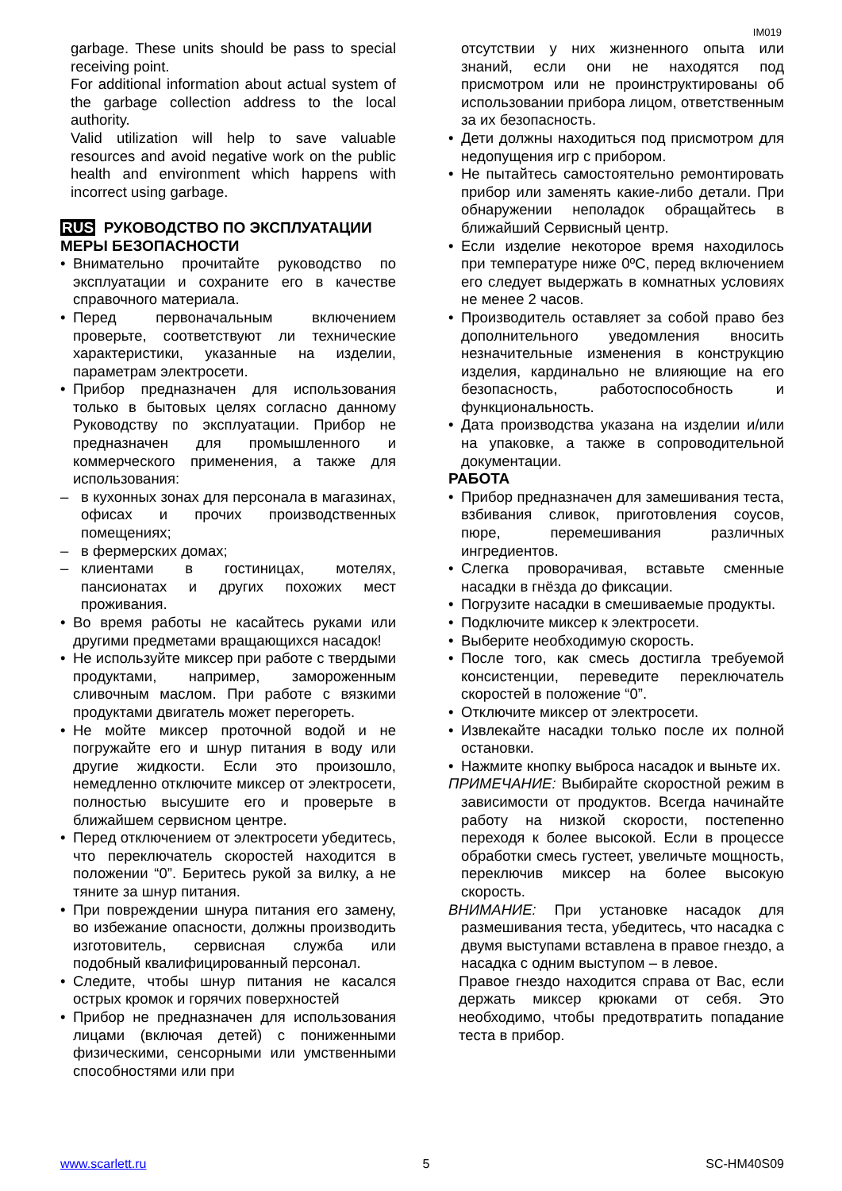IM019
garbage. These units should be pass to special receiving point.
For additional information about actual system of the garbage collection address to the local authority.
Valid utilization will help to save valuable resources and avoid negative work on the public health and environment which happens with incorrect using garbage.
RUS РУКОВОДСТВО ПО ЭКСПЛУАТАЦИИ
МЕРЫ БЕЗОПАСНОСТИ
• Внимательно прочитайте руководство по эксплуатации и сохраните его в качестве справочного материала.
• Перед первоначальным включением проверьте, соответствуют ли технические характеристики, указанные на изделии, параметрам электросети.
• Прибор предназначен для использования только в бытовых целях согласно данному Руководству по эксплуатации. Прибор не предназначен для промышленного и коммерческого применения, а также для использования:
– в кухонных зонах для персонала в магазинах, офисах и прочих производственных помещениях;
– в фермерских домах;
– клиентами в гостиницах, мотелях, пансионатах и других похожих мест проживания.
• Во время работы не касайтесь руками или другими предметами вращающихся насадок!
• Не используйте миксер при работе с твердыми продуктами, например, замороженным сливочным маслом. При работе с вязкими продуктами двигатель может перегореть.
• Не мойте миксер проточной водой и не погружайте его и шнур питания в воду или другие жидкости. Если это произошло, немедленно отключите миксер от электросети, полностью высушите его и проверьте в ближайшем сервисном центре.
• Перед отключением от электросети убедитесь, что переключатель скоростей находится в положении “0”. Беритесь рукой за вилку, а не тяните за шнур питания.
• При повреждении шнура питания его замену, во избежание опасности, должны производить изготовитель, сервисная служба или подобный квалифицированный персонал.
• Следите, чтобы шнур питания не касался острых кромок и горячих поверхностей
• Прибор не предназначен для использования лицами (включая детей) с пониженными физическими, сенсорными или умственными способностями или при
отсутствии у них жизненного опыта или знаний, если они не находятся под присмотром или не проинструктированы об использовании прибора лицом, ответственным за их безопасность.
• Дети должны находиться под присмотром для недопущения игр с прибором.
• Не пытайтесь самостоятельно ремонтировать прибор или заменять какие-либо детали. При обнаружении неполадок обращайтесь в ближайший Сервисный центр.
• Если изделие некоторое время находилось при температуре ниже 0ºC, перед включением его следует выдержать в комнатных условиях не менее 2 часов.
• Производитель оставляет за собой право без дополнительного уведомления вносить незначительные изменения в конструкцию изделия, кардинально не влияющие на его безопасность, работоспособность и функциональность.
• Дата производства указана на изделии и/или на упаковке, а также в сопроводительной документации.
РАБОТА
• Прибор предназначен для замешивания теста, взбивания сливок, приготовления соусов, пюре, перемешивания различных ингредиентов.
• Слегка проворачивая, вставьте сменные насадки в гнёзда до фиксации.
• Погрузите насадки в смешиваемые продукты.
• Подключите миксер к электросети.
• Выберите необходимую скорость.
• После того, как смесь достигла требуемой консистенции, переведите переключатель скоростей в положение “0”.
• Отключите миксер от электросети.
• Извлекайте насадки только после их полной остановки.
• Нажмите кнопку выброса насадок и выньте их.
ПРИМЕЧАНИЕ: Выбирайте скоростной режим в зависимости от продуктов. Всегда начинайте работу на низкой скорости, постепенно переходя к более высокой. Если в процессе обработки смесь густеет, увеличьте мощность, переключив миксер на более высокую скорость.
ВНИМАНИЕ: При установке насадок для размешивания теста, убедитесь, что насадка с двумя выступами вставлена в правое гнездо, а насадка с одним выступом – в левое.
Правое гнездо находится справа от Вас, если держать миксер крюками от себя. Это необходимо, чтобы предотвратить попадание теста в прибор.
www.scarlett.ru 5 SC-HM40S09